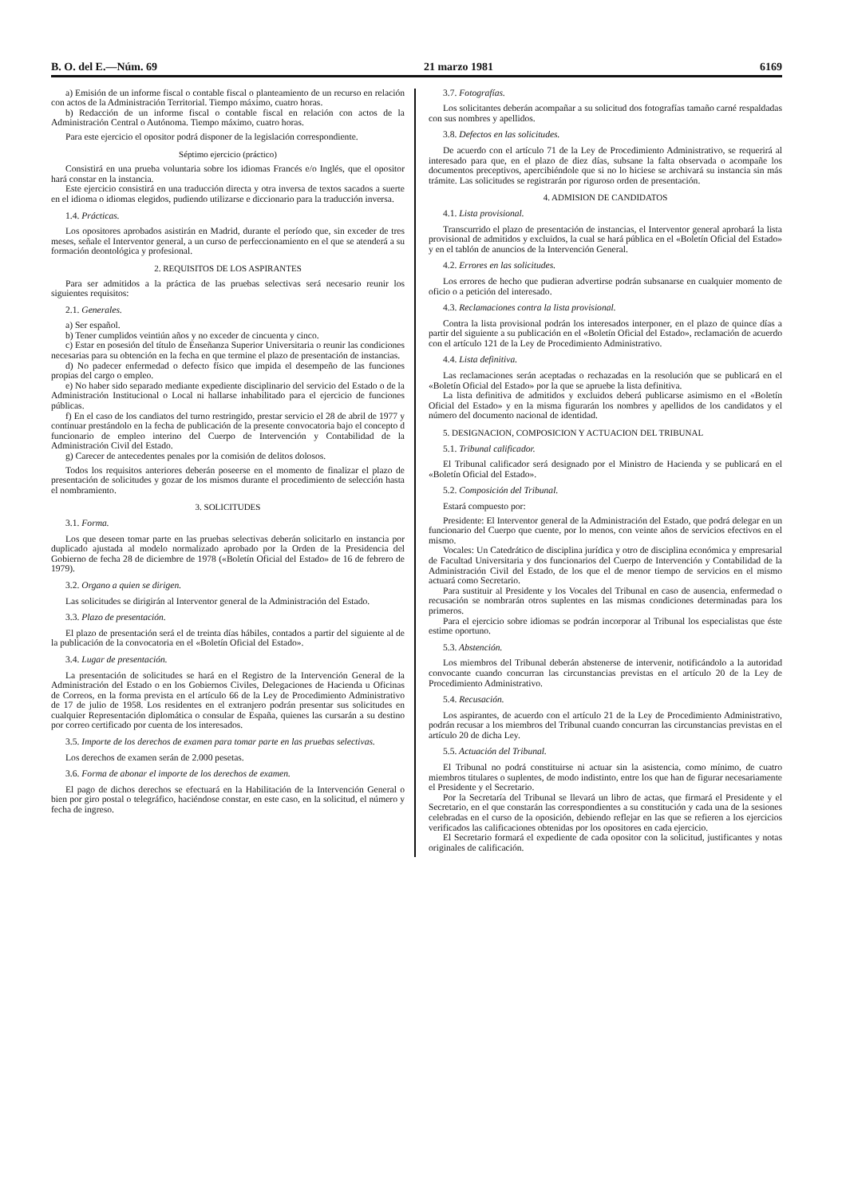B. O. del E.—Núm. 69 21 marzo 1981 6169
a) Emisión de un informe fiscal o contable fiscal o planteamiento de un recurso en relación con actos de la Administración Territorial. Tiempo máximo, cuatro horas.
b) Redacción de un informe fiscal o contable fiscal en relación con actos de la Administración Central o Autónoma. Tiempo máximo, cuatro horas.
Para este ejercicio el opositor podrá disponer de la legislación correspondiente.
Séptimo ejercicio (práctico)
Consistirá en una prueba voluntaria sobre los idiomas Francés e/o Inglés, que el opositor hará constar en la instancia.
Este ejercicio consistirá en una traducción directa y otra inversa de textos sacados a suerte en el idioma o idiomas elegidos, pudiendo utilizarse e diccionario para la traducción inversa.
1.4. Prácticas.
Los opositores aprobados asistirán en Madrid, durante el período que, sin exceder de tres meses, señale el Interventor general, a un curso de perfeccionamiento en el que se atenderá a su formación deontológica y profesional.
2. REQUISITOS DE LOS ASPIRANTES
Para ser admitidos a la práctica de las pruebas selectivas será necesario reunir los siguientes requisitos:
2.1. Generales.
a) Ser español.
b) Tener cumplidos veintiún años y no exceder de cincuenta y cinco.
c) Estar en posesión del título de Enseñanza Superior Universitaria o reunir las condiciones necesarias para su obtención en la fecha en que termine el plazo de presentación de instancias.
d) No padecer enfermedad o defecto físico que impida el desempeño de las funciones propias del cargo o empleo.
e) No haber sido separado mediante expediente disciplinario del servicio del Estado o de la Administración Institucional o Local ni hallarse inhabilitado para el ejercicio de funciones públicas.
f) En el caso de los candiatos del turno restringido, prestar servicio el 28 de abril de 1977 y continuar prestándolo en la fecha de publicación de la presente convocatoria bajo el concepto d funcionario de empleo interino del Cuerpo de Intervención y Contabilidad de la Administración Civil del Estado.
g) Carecer de antecedentes penales por la comisión de delitos dolosos.
Todos los requisitos anteriores deberán poseerse en el momento de finalizar el plazo de presentación de solicitudes y gozar de los mismos durante el procedimiento de selección hasta el nombramiento.
3. SOLICITUDES
3.1. Forma.
Los que deseen tomar parte en las pruebas selectivas deberán solicitarlo en instancia por duplicado ajustada al modelo normalizado aprobado por la Orden de la Presidencia del Gobierno de fecha 28 de diciembre de 1978 («Boletín Oficial del Estado» de 16 de febrero de 1979).
3.2. Organo a quien se dirigen.
Las solicitudes se dirigirán al Interventor general de la Administración del Estado.
3.3. Plazo de presentación.
El plazo de presentación será el de treinta días hábiles, contados a partir del siguiente al de la publicación de la convocatoria en el «Boletín Oficial del Estado».
3.4. Lugar de presentación.
La presentación de solicitudes se hará en el Registro de la Intervención General de la Administración del Estado o en los Gobiernos Civiles, Delegaciones de Hacienda u Oficinas de Correos, en la forma prevista en el artículo 66 de la Ley de Procedimiento Administrativo de 17 de julio de 1958. Los residentes en el extranjero podrán presentar sus solicitudes en cualquier Representación diplomática o consular de España, quienes las cursarán a su destino por correo certificado por cuenta de los interesados.
3.5. Importe de los derechos de examen para tomar parte en las pruebas selectivas.
Los derechos de examen serán de 2.000 pesetas.
3.6. Forma de abonar el importe de los derechos de examen.
El pago de dichos derechos se efectuará en la Habilitación de la Intervención General o bien por giro postal o telegráfico, haciéndose constar, en este caso, en la solicitud, el número y fecha de ingreso.
3.7. Fotografías.
Los solicitantes deberán acompañar a su solicitud dos fotografías tamaño carné respaldadas con sus nombres y apellidos.
3.8. Defectos en las solicitudes.
De acuerdo con el artículo 71 de la Ley de Procedimiento Administrativo, se requerirá al interesado para que, en el plazo de diez días, subsane la falta observada o acompañe los documentos preceptivos, apercibiéndole que si no lo hiciese se archivará su instancia sin más trámite. Las solicitudes se registrarán por riguroso orden de presentación.
4. ADMISION DE CANDIDATOS
4.1. Lista provisional.
Transcurrido el plazo de presentación de instancias, el Interventor general aprobará la lista provisional de admitidos y excluidos, la cual se hará pública en el «Boletín Oficial del Estado» y en el tablón de anuncios de la Intervención General.
4.2. Errores en las solicitudes.
Los errores de hecho que pudieran advertirse podrán subsanarse en cualquier momento de oficio o a petición del interesado.
4.3. Reclamaciones contra la lista provisional.
Contra la lista provisional podrán los interesados interponer, en el plazo de quince días a partir del siguiente a su publicación en el «Boletín Oficial del Estado», reclamación de acuerdo con el artículo 121 de la Ley de Procedimiento Administrativo.
4.4. Lista definitiva.
Las reclamaciones serán aceptadas o rechazadas en la resolución que se publicará en el «Boletín Oficial del Estado» por la que se apruebe la lista definitiva.
La lista definitiva de admitidos y excluidos deberá publicarse asimismo en el «Boletín Oficial del Estado» y en la misma figurarán los nombres y apellidos de los candidatos y el número del documento nacional de identidad.
5. DESIGNACION, COMPOSICION Y ACTUACION DEL TRIBUNAL
5.1. Tribunal calificador.
El Tribunal calificador será designado por el Ministro de Hacienda y se publicará en el «Boletín Oficial del Estado».
5.2. Composición del Tribunal.
Estará compuesto por:
Presidente: El Interventor general de la Administración del Estado, que podrá delegar en un funcionario del Cuerpo que cuente, por lo menos, con veinte años de servicios efectivos en el mismo.
Vocales: Un Catedrático de disciplina jurídica y otro de disciplina económica y empresarial de Facultad Universitaria y dos funcionarios del Cuerpo de Intervención y Contabilidad de la Administración Civil del Estado, de los que el de menor tiempo de servicios en el mismo actuará como Secretario.
Para sustituir al Presidente y los Vocales del Tribunal en caso de ausencia, enfermedad o recusación se nombrarán otros suplentes en las mismas condiciones determinadas para los primeros.
Para el ejercicio sobre idiomas se podrán incorporar al Tribunal los especialistas que éste estime oportuno.
5.3. Abstención.
Los miembros del Tribunal deberán abstenerse de intervenir, notificándolo a la autoridad convocante cuando concurran las circunstancias previstas en el artículo 20 de la Ley de Procedimiento Administrativo.
5.4. Recusación.
Los aspirantes, de acuerdo con el artículo 21 de la Ley de Procedimiento Administrativo, podrán recusar a los miembros del Tribunal cuando concurran las circunstancias previstas en el artículo 20 de dicha Ley.
5.5. Actuación del Tribunal.
El Tribunal no podrá constituirse ni actuar sin la asistencia, como mínimo, de cuatro miembros titulares o suplentes, de modo indistinto, entre los que han de figurar necesariamente el Presidente y el Secretario.
Por la Secretaría del Tribunal se llevará un libro de actas, que firmará el Presidente y el Secretario, en el que constarán las correspondientes a su constitución y cada una de la sesiones celebradas en el curso de la oposición, debiendo reflejar en las que se refieren a los ejercicios verificados las calificaciones obtenidas por los opositores en cada ejercicio.
El Secretario formará el expediente de cada opositor con la solicitud, justificantes y notas originales de calificación.